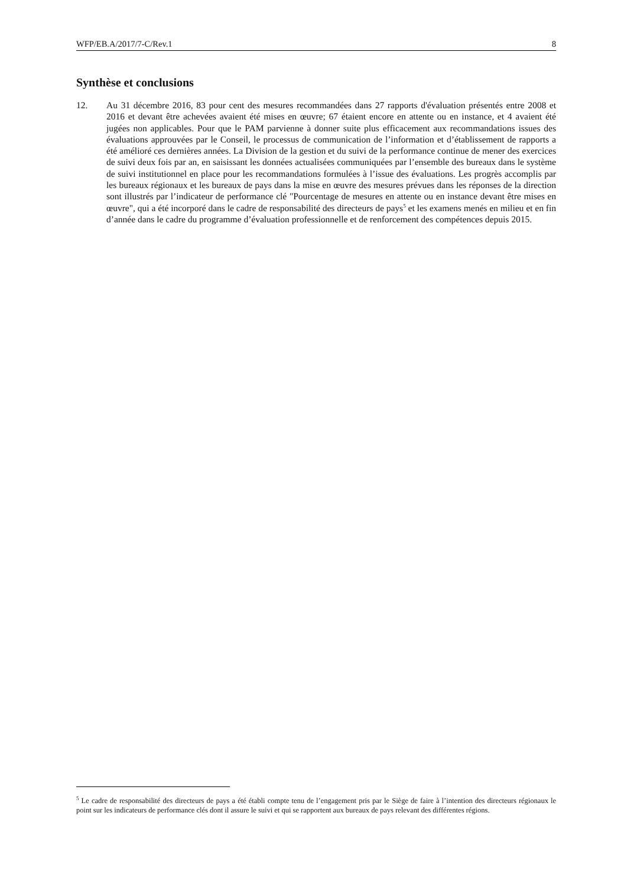WFP/EB.A/2017/7-C/Rev.1 8
Synthèse et conclusions
12. Au 31 décembre 2016, 83 pour cent des mesures recommandées dans 27 rapports d'évaluation présentés entre 2008 et 2016 et devant être achevées avaient été mises en œuvre; 67 étaient encore en attente ou en instance, et 4 avaient été jugées non applicables. Pour que le PAM parvienne à donner suite plus efficacement aux recommandations issues des évaluations approuvées par le Conseil, le processus de communication de l’information et d’établissement de rapports a été amélioré ces dernières années. La Division de la gestion et du suivi de la performance continue de mener des exercices de suivi deux fois par an, en saisissant les données actualisées communiquées par l’ensemble des bureaux dans le système de suivi institutionnel en place pour les recommandations formulées à l’issue des évaluations. Les progrès accomplis par les bureaux régionaux et les bureaux de pays dans la mise en œuvre des mesures prévues dans les réponses de la direction sont illustrés par l’indicateur de performance clé "Pourcentage de mesures en attente ou en instance devant être mises en œuvre", qui a été incorporé dans le cadre de responsabilité des directeurs de pays<sup>5</sup> et les examens menés en milieu et en fin d’année dans le cadre du programme d’évaluation professionnelle et de renforcement des compétences depuis 2015.
<sup>5</sup> Le cadre de responsabilité des directeurs de pays a été établi compte tenu de l’engagement pris par le Siège de faire à l’intention des directeurs régionaux le point sur les indicateurs de performance clés dont il assure le suivi et qui se rapportent aux bureaux de pays relevant des différentes régions.